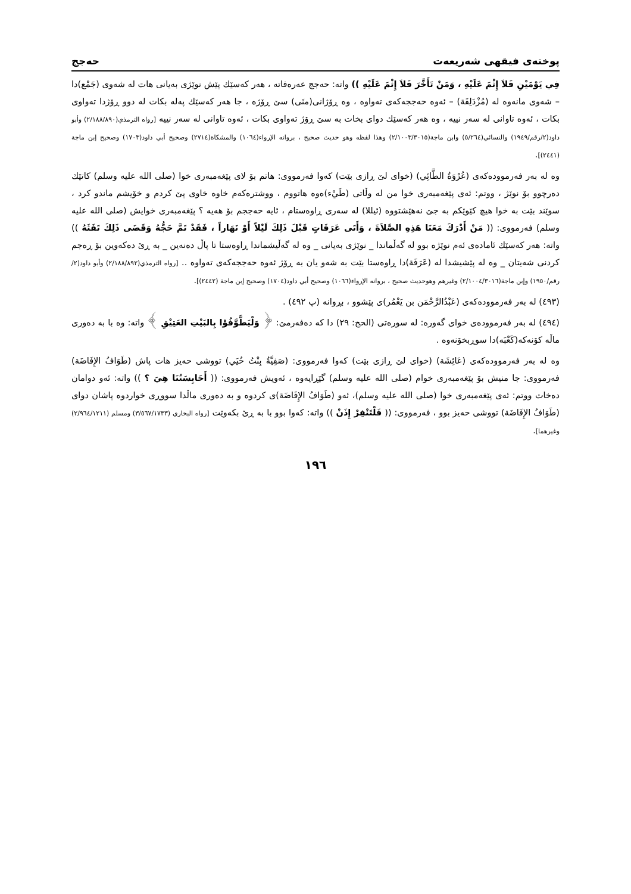پوختەی فیقهی شەریعەت حەجج
فِي يَوْمَيْنِ فَلاَ إِثْمَ عَلَيْهِ ، وَمَنْ تَأَخَّرَ فَلاَ إِثْمَ عَلَيْهِ )) واتە: حەجج عەرەفاتە ، هەر کەسێك پێش نوێژی بەیانی هات لە شەوی (جَمْع)دا – شەوی مانەوە لە (مُزْدَلِفَة) – ئەوە حەججەکەی تەواوە ، وە ڕۆژانی(منَى) سێ ڕۆژە ، جا هەر کەسێك پەلە بکات لە دوو ڕۆژدا تەواوی بکات ، ئەوە تاوانی لە سەر نییە ، وە هەر کەسێك دوای بخات بە سێ ڕۆژ تەواوی بکات ، ئەوە تاوانی لە سەر نییە [رواه الترمذي(٢/١٨٨/٨٩٠) وأبو داود(٢/رقم/١٩٤٩) والنسائي(٥/٢٦٤) وابن ماجة(٢/١٠٠٣/٣٠١٥) وهذا لفظه وهو حديث صحيح ، بروانە الإرواء(١٠٦٤) والمشكاة(٢٧١٤) وصحيح أبي داود(١٧٠٣) وصحيح إبن ماجة (٢٤٤١)].
وە لە بەر فەرموودەکەی (عُرْوَةُ الطَّائِي) (خوای لێ ڕازی بێت) کەوا فەرمووی: هاتم بۆ لای پێغەمبەری خوا (صلى الله عليه وسلم) کاتێك دەرچوو بۆ نوێژ ، ووتم: ئەی پێغەمبەری خوا من لە وڵاتی (طَيْء)ەوە هاتووم ، ووشترەکەم خاوە خاوی پێ کردم و خۆیشم ماندو کرد ، سوێند بێت بە خوا هیچ کێوێکم بە جێ نەهێشتووە (ئیللا) لە سەری ڕاوەستام ، ئایە حەججم بۆ هەیە ؟ پێغەمبەری خوایش (صلى الله عليه وسلم) فەرمووی: (( مَنْ أَدْرَكَ مَعَنَا هَذِهِ الصَّلاَةَ ، وَأَتَى عَرَفَاتٍ قَبْلَ ذَلِكَ لَيْلاً أَوْ نَهَاراً ، فَقَدْ تَمَّ حَجُّهُ وَقَضَى ذَلِكَ تَفَثَهُ )) واتە: هەر کەسێك ئامادەی ئەم نوێژە بوو لە گەڵماندا _ نوێژی بەیانی _ وە لە گەڵیشماندا ڕاوەستا تا پاڵ دەنەین _ بە ڕێ دەکەوین بۆ ڕەجم کردنی شەیتان _ وە لە پێشیشدا لە (عَرَفَة)دا ڕاوەستا بێت بە شەو یان بە ڕۆژ ئەوە حەججەکەی تەواوە .. [رواه الترمذي(٢/١٨٨/٨٩٢) وأبو داود(٢/رقم/١٩٥٠) وإبن ماجة(٢/١٠٠٤/٣٠١٦) وغيرهم وهوحديث صحيح ، بروانە الإرواء(١٠٦٦) وصحيح أبي داود(١٧٠٤) وصحيح إبن ماجة (٢٤٤٢)].
(٤٩٣) لە بەر فەرموودەکەی (عَبْدُالرَّحْمَن بن يَعْمُر)ی پێشوو ، بڕوانە (پ ٤٩٢) .
(٤٩٤) لە بەر فەرموودەی خوای گەورە: لە سورەتی (الحج: ٢٩) دا کە دەفەرمێ: ﴿ وَلْيَطَّوَّفُوْا بِالبَيْتِ العَتِيْقِ ﴾ واتە: وە با بە دەوری ماڵە کۆنەکە(کَعْبَه)دا سوڕبخۆنەوە .
وە لە بەر فەرموودەکەی (عَائِشَة) (خوای لێ ڕازی بێت) کەوا فەرمووی: (صَفِيَّةُ بِنْتُ حُيَي) تووشی حەیز هات پاش (طَوَافُ الإِفَاضَة) فەرمووی: جا منیش بۆ پێغەمبەری خوام (صلى الله عليه وسلم) گێڕایەوە ، ئەویش فەرمووی: (( أَحَابِسَتُنَا هِيَ ؟ )) واتە: ئەو دوامان دەخات ووتم: ئەی پێغەمبەری خوا (صلى الله عليه وسلم)، ئەو (طَوَافُ الإِفَاضَة)ی کردوە و بە دەوری ماڵدا سووڕی خواردوە پاشان دوای (طَوَافُ الإِفَاضَة) تووشی حەیز بوو ، فەرمووی: (( فَلْتَنْفِرْ إِذَنْ )) واتە: کەوا بوو با بە ڕێ بکەوێت [رواه البخاري (٣/٥٦٧/١٧٣٣) ومسلم (٢/٩٦٤/١٢١١) وغيرهما].
١٩٦